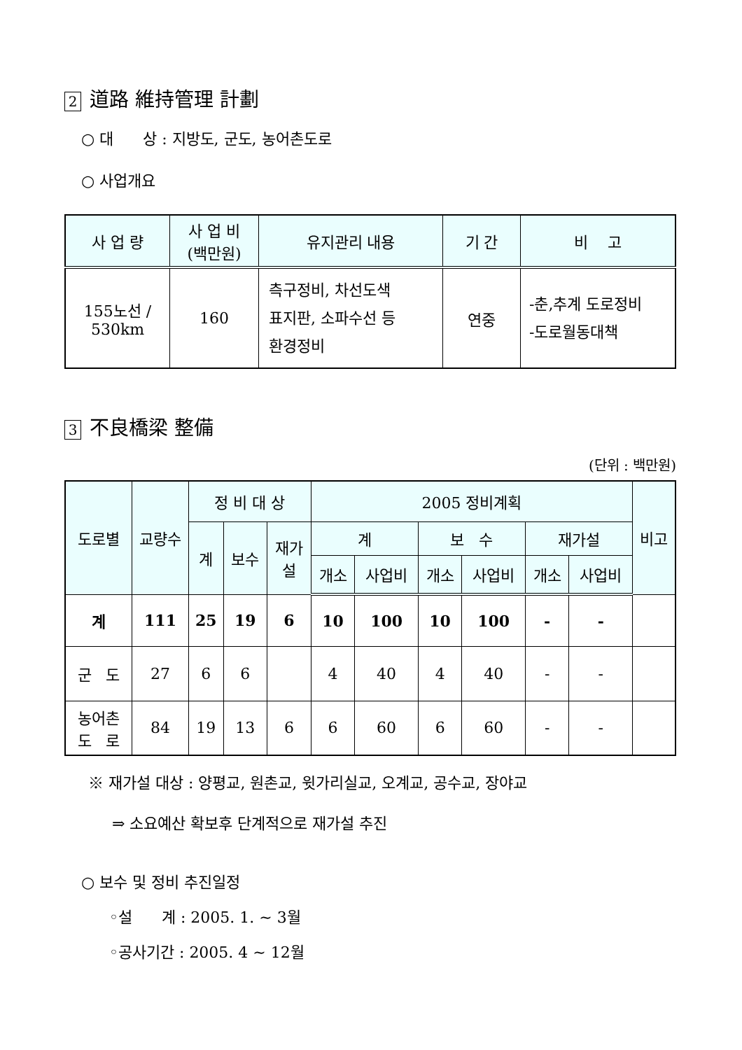2 道路 維持管理 計劃
○ 대 상 : 지방도, 군도, 농어촌도로
○ 사업개요
| 사 업 량 | 사 업 비 (백만원) | 유지관리 내용 | 기 간 | 비 고 |
| --- | --- | --- | --- | --- |
| 155노선 / 530km | 160 | 측구정비, 차선도색 표지판, 소파수선 등 환경정비 | 연중 | -춘,추계 도로정비 -도로월동대책 |
3 不良橋梁 整備
(단위 : 백만원)
| 도로별 | 교량수 | 정 비 대 상 | | | 2005 정비계획 | | | | | | 비고 |
| --- | --- | --- | --- | --- | --- | --- | --- | --- | --- | --- | --- |
| | | 계 | 보수 | 재가 설 | 계 | | 보 수 | | 재가설 | | |
| | | | | | 개소 | 사업비 | 개소 | 사업비 | 개소 | 사업비 | |
| 계 | 111 | 25 | 19 | 6 | 10 | 100 | 10 | 100 | - | - | |
| 군 도 | 27 | 6 | 6 | | 4 | 40 | 4 | 40 | - | - | |
| 농어촌 도 로 | 84 | 19 | 13 | 6 | 6 | 60 | 6 | 60 | - | - | |
※ 재가설 대상 : 양평교, 원촌교, 윗가리실교, 오계교, 공수교, 장야교
⇒ 소요예산 확보후 단계적으로 재가설 추진
○ 보수 및 정비 추진일정
◦설 계 : 2005. 1. ~ 3월
◦공사기간 : 2005. 4 ~ 12월